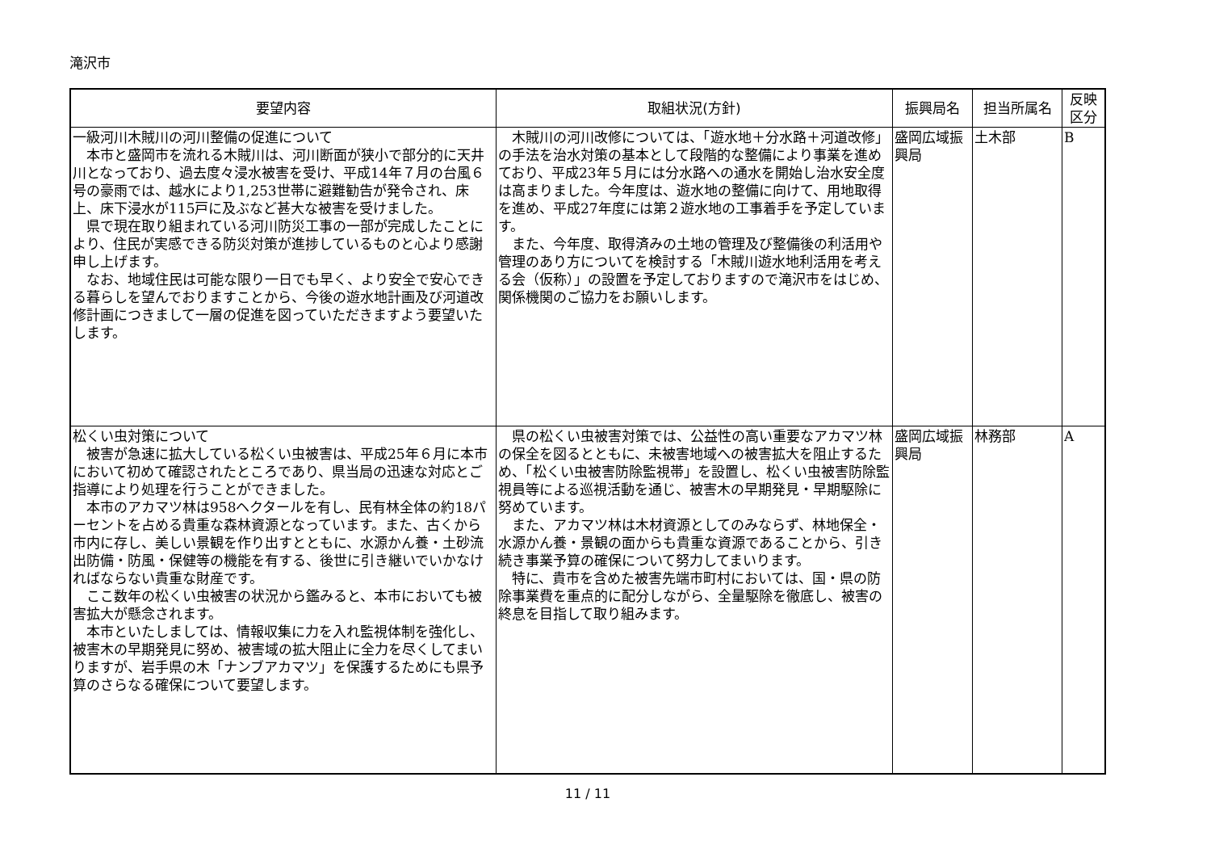滝沢市
| 要望内容 | 取組状況(方針) | 振興局名 | 担当所属名 | 反映 区分 |
| --- | --- | --- | --- | --- |
| 一級河川木賊川の河川整備の促進について 本市と盛岡市を流れる木賊川は、河川断面が狭小で部分的に天井川となっており、過去度々浸水被害を受け、平成14年７月の台風６号の豪雨では、越水により1,253世帯に避難勧告が発令され、床上、床下浸水が115戸に及ぶなど甚大な被害を受けました。 県で現在取り組まれている河川防災工事の一部が完成したことにより、住民が実感できる防災対策が進捗しているものと心より感謝申し上げます。 なお、地域住民は可能な限り一日でも早く、より安全で安心できる暮らしを望んでおりますことから、今後の遊水地計画及び河道改修計画につきまして一層の促進を図っていただきますよう要望いたします。 | 木賊川の河川改修については、「遊水地＋分水路＋河道改修」の手法を治水対策の基本として段階的な整備により事業を進めており、平成23年５月には分水路への通水を開始し治水安全度は高まりました。今年度は、遊水地の整備に向けて、用地取得を進め、平成27年度には第２遊水地の工事着手を予定しています。 また、今年度、取得済みの土地の管理及び整備後の利活用や管理のあり方についてを検討する「木賊川遊水地利活用を考える会（仮称）」の設置を予定しておりますので滝沢市をはじめ、関係機関のご協力をお願いします。 | 盛岡広域振興局 | 土木部 | B |
| 松くい虫対策について 被害が急速に拡大している松くい虫被害は、平成25年６月に本市において初めて確認されたところであり、県当局の迅速な対応とご指導により処理を行うことができました。 本市のアカマツ林は958ヘクタールを有し、民有林全体の約18パーセントを占める貴重な森林資源となっています。また、古くから市内に存し、美しい景観を作り出すとともに、水源かん養・土砂流出防備・防風・保健等の機能を有する、後世に引き継いでいかなければならない貴重な財産です。 ここ数年の松くい虫被害の状況から鑑みると、本市においても被害拡大が懸念されます。 本市といたしましては、情報収集に力を入れ監視体制を強化し、被害木の早期発見に努め、被害域の拡大阻止に全力を尽くしてまいりますが、岩手県の木「ナンブアカマツ」を保護するためにも県予算のさらなる確保について要望します。 | 県の松くい虫被害対策では、公益性の高い重要なアカマツ林の保全を図るとともに、未被害地域への被害拡大を阻止するため、「松くい虫被害防除監視帯」を設置し、松くい虫被害防除監視員等による巡視活動を通じ、被害木の早期発見・早期駆除に努めています。 また、アカマツ林は木材資源としてのみならず、林地保全・水源かん養・景観の面からも貴重な資源であることから、引き続き事業予算の確保について努力してまいります。 特に、貴市を含めた被害先端市町村においては、国・県の防除事業費を重点的に配分しながら、全量駆除を徹底し、被害の終息を目指して取り組みます。 | 盛岡広域振興局 | 林務部 | A |
11 / 11